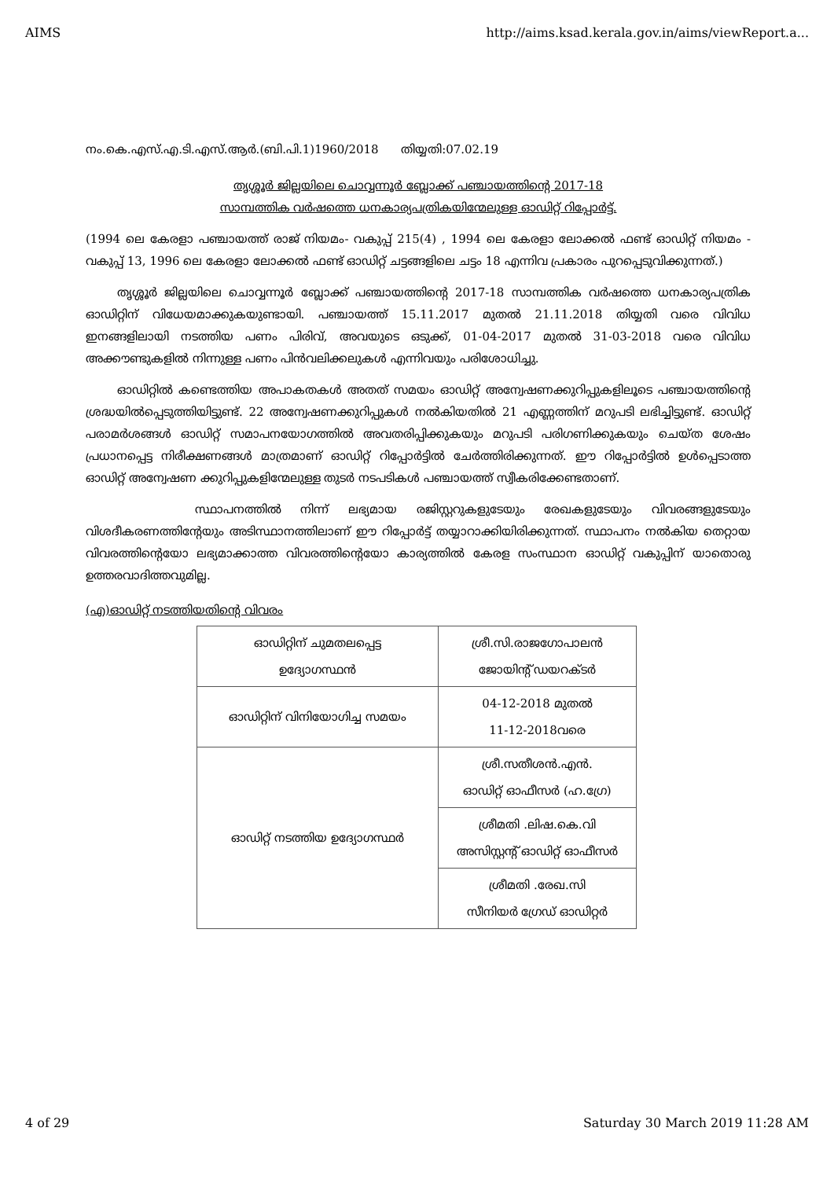AIMS http://aims.ksad.kerala.gov.in/aims/viewReport.a...
നം.കെ.എസ്.എ.ടി.എസ്.ആർ.(ബി.പി.1)1960/2018 തിയ്യതി:07.02.19
തൃശ്ശൂർ ജില്ലയിലെ ചൊവ്വന്നൂർ ബ്ലോക്ക് പഞ്ചായത്തിന്റെ 2017-18
സാമ്പത്തിക വർഷത്തെ ധനകാര്യപത്രികയിന്മേലുള്ള ഓഡിറ്റ് റിപ്പോർട്ട്.
(1994 ലെ കേരളാ പഞ്ചായത്ത് രാജ് നിയമം- വകുപ്പ് 215(4) , 1994 ലെ കേരളാ ലോക്കൽ ഫണ്ട് ഓഡിറ്റ് നിയമം - വകുപ്പ് 13, 1996 ലെ കേരളാ ലോക്കൽ ഫണ്ട് ഓഡിറ്റ് ചട്ടങ്ങളിലെ ചട്ടം 18 എന്നിവ പ്രകാരം പുറപ്പെടുവിക്കുന്നത്.)
തൃശ്ശൂർ ജില്ലയിലെ ചൊവ്വന്നൂർ ബ്ലോക്ക് പഞ്ചായത്തിന്റെ 2017-18 സാമ്പത്തിക വർഷത്തെ ധനകാര്യപത്രിക ഓഡിറ്റിന് വിധേയമാക്കുകയുണ്ടായി. പഞ്ചായത്ത് 15.11.2017 മുതൽ 21.11.2018 തിയ്യതി വരെ വിവിധ ഇനങ്ങളിലായി നടത്തിയ പണം പിരിവ്, അവയുടെ ഒടുക്ക്, 01-04-2017 മുതൽ 31-03-2018 വരെ വിവിധ അക്കൗണ്ടുകളിൽ നിന്നുള്ള പണം പിൻവലിക്കലുകൾ എന്നിവയും പരിശോധിച്ചു.
ഓഡിറ്റിൽ കണ്ടെത്തിയ അപാകതകൾ അതത് സമയം ഓഡിറ്റ് അന്വേഷണക്കുറിപ്പുകളിലൂടെ പഞ്ചായത്തിന്റെ ശ്രദ്ധയിൽപ്പെടുത്തിയിട്ടുണ്ട്. 22 അന്വേഷണക്കുറിപ്പുകൾ നൽകിയതിൽ 21 എണ്ണത്തിന് മറുപടി ലഭിച്ചിട്ടുണ്ട്. ഓഡിറ്റ് പരാമർശങ്ങൾ ഓഡിറ്റ് സമാപനയോഗത്തിൽ അവതരിപ്പിക്കുകയും മറുപടി പരിഗണിക്കുകയും ചെയ്ത ശേഷം പ്രധാനപ്പെട്ട നിരീക്ഷണങ്ങൾ മാത്രമാണ് ഓഡിറ്റ് റിപ്പോർട്ടിൽ ചേർത്തിരിക്കുന്നത്. ഈ റിപ്പോർട്ടിൽ ഉൾപ്പെടാത്ത ഓഡിറ്റ് അന്വേഷണ ക്കുറിപ്പുകളിന്മേലുള്ള തുടർ നടപടികൾ പഞ്ചായത്ത് സ്വീകരിക്കേണ്ടതാണ്.
സ്ഥാപനത്തിൽ നിന്ന് ലഭ്യമായ രജിസ്റ്ററുകളുടേയും രേഖകളുടേയും വിവരങ്ങളുടേയും വിശദീകരണത്തിന്റേയും അടിസ്ഥാനത്തിലാണ് ഈ റിപ്പോർട്ട് തയ്യാറാക്കിയിരിക്കുന്നത്. സ്ഥാപനം നൽകിയ തെറ്റായ വിവരത്തിന്റെയോ ലഭ്യമാക്കാത്ത വിവരത്തിന്റെയോ കാര്യത്തിൽ കേരള സംസ്ഥാന ഓഡിറ്റ് വകുപ്പിന് യാതൊരു ഉത്തരവാദിത്തവുമില്ല.
(എ)ഓഡിറ്റ് നടത്തിയതിന്റെ വിവരം
| ഓഡിറ്റിന് ചുമതലപ്പെട്ട ഉദ്യോഗസ്ഥൻ | ശ്രീ.സി.രാജഗോപാലൻ ജോയിന്റ് ഡയറക്ടർ |
| ഓഡിറ്റിന് വിനിയോഗിച്ച സമയം | 04-12-2018 മുതൽ 11-12-2018വരെ |
| ഓഡിറ്റ് നടത്തിയ ഉദ്യോഗസ്ഥർ | ശ്രീ.സതീശൻ.എൻ. ഓഡിറ്റ് ഓഫീസർ (ഹ.ഗ്രേ) |
| | ശ്രീമതി .ലിഷ.കെ.വി അസിസ്റ്റന്റ് ഓഡിറ്റ് ഓഫീസർ |
| | ശ്രീമതി .രേഖ.സി സീനിയർ ഗ്രേഡ് ഓഡിറ്റർ |
4 of 29 Saturday 30 March 2019 11:28 AM